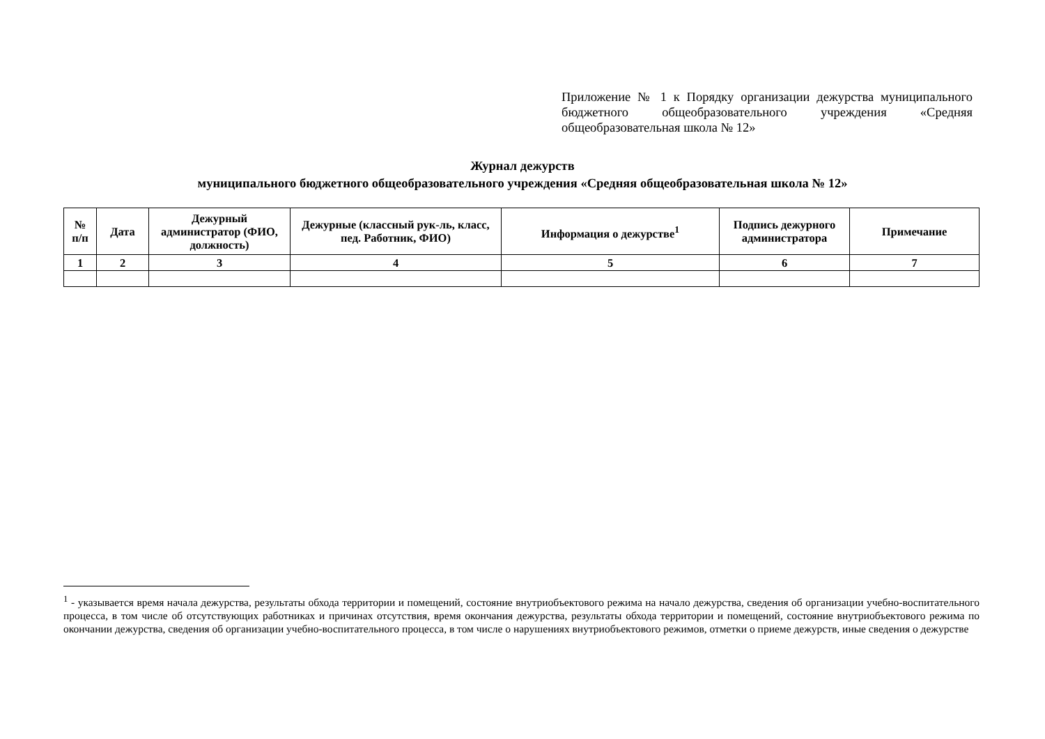Приложение № 1 к Порядку организации дежурства муниципального бюджетного общеобразовательного учреждения «Средняя общеобразовательная школа № 12»
Журнал дежурств
муниципального бюджетного общеобразовательного учреждения «Средняя общеобразовательная школа № 12»
| № п/п | Дата | Дежурный администратор (ФИО, должность) | Дежурные (классный рук-ль, класс, пед. Работник, ФИО) | Информация о дежурстве<sup>1</sup> | Подпись дежурного администратора | Примечание |
| --- | --- | --- | --- | --- | --- | --- |
| 1 | 2 | 3 | 4 | 5 | 6 | 7 |
<sup>1</sup> - указывается время начала дежурства, результаты обхода территории и помещений, состояние внутриобъектового режима на начало дежурства, сведения об организации учебно-воспитательного процесса, в том числе об отсутствующих работниках и причинах отсутствия, время окончания дежурства, результаты обхода территории и помещений, состояние внутриобъектового режима по окончании дежурства, сведения об организации учебно-воспитательного процесса, в том числе о нарушениях внутриобъектового режимов, отметки о приеме дежурств, иные сведения о дежурстве